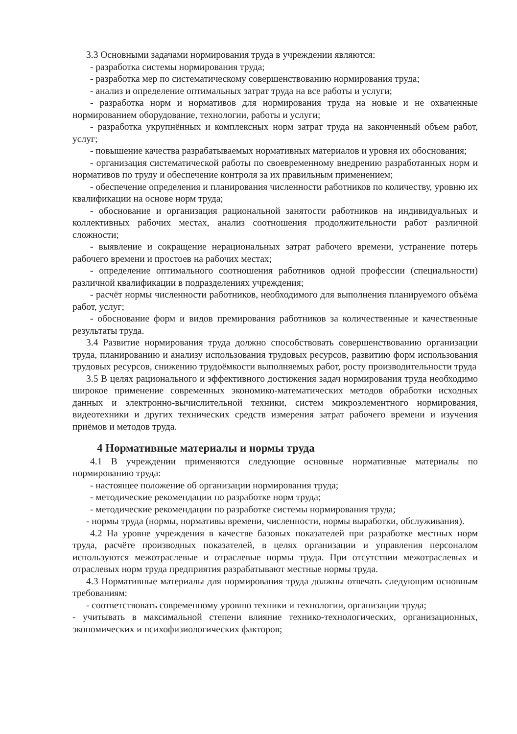3.3 Основными задачами нормирования труда в учреждении являются:
- разработка системы нормирования труда;
- разработка мер по систематическому совершенствованию нормирования труда;
- анализ и определение оптимальных затрат труда на все работы и услуги;
- разработка норм и нормативов для нормирования труда на новые и не охваченные нормированием оборудование, технологии, работы и услуги;
- разработка укрупнённых и комплексных норм затрат труда на законченный объем работ, услуг;
- повышение качества разрабатываемых нормативных материалов и уровня их обоснования;
- организация систематической работы по своевременному внедрению разработанных норм и нормативов по труду и обеспечение контроля за их правильным применением;
- обеспечение определения и планирования численности работников по количеству, уровню их квалификации на основе норм труда;
- обоснование и организация рациональной занятости работников на индивидуальных и коллективных рабочих местах, анализ соотношения продолжительности работ различной сложности;
- выявление и сокращение нерациональных затрат рабочего времени, устранение потерь рабочего времени и простоев на рабочих местах;
- определение оптимального соотношения работников одной профессии (специальности) различной квалификации в подразделениях учреждения;
- расчёт нормы численности работников, необходимого для выполнения планируемого объёма работ, услуг;
- обоснование форм и видов премирования работников за количественные и качественные результаты труда.
3.4 Развитие нормирования труда должно способствовать совершенствованию организации труда, планированию и анализу использования трудовых ресурсов, развитию форм использования трудовых ресурсов, снижению трудоёмкости выполняемых работ, росту производительности труда
3.5 В целях рационального и эффективного достижения задач нормирования труда необходимо широкое применение современных экономико-математических методов обработки исходных данных и электронно-вычислительной техники, систем микроэлементного нормирования, видеотехники и других технических средств измерения затрат рабочего времени и изучения приёмов и методов труда.
4 Нормативные материалы и нормы труда
4.1 В учреждении применяются следующие основные нормативные материалы по нормированию труда:
- настоящее положение об организации нормирования труда;
- методические рекомендации по разработке норм труда;
- методические рекомендации по разработке системы нормирования труда;
- нормы труда (нормы, нормативы времени, численности, нормы выработки, обслуживания).
4.2 На уровне учреждения в качестве базовых показателей при разработке местных норм труда, расчёте производных показателей, в целях организации и управления персоналом используются межотраслевые и отраслевые нормы труда. При отсутствии межотраслевых и отраслевых норм труда предприятия разрабатывают местные нормы труда.
4.3 Нормативные материалы для нормирования труда должны отвечать следующим основным требованиям:
- соответствовать современному уровню техники и технологии, организации труда;
- учитывать в максимальной степени влияние технико-технологических, организационных, экономических и психофизиологических факторов;